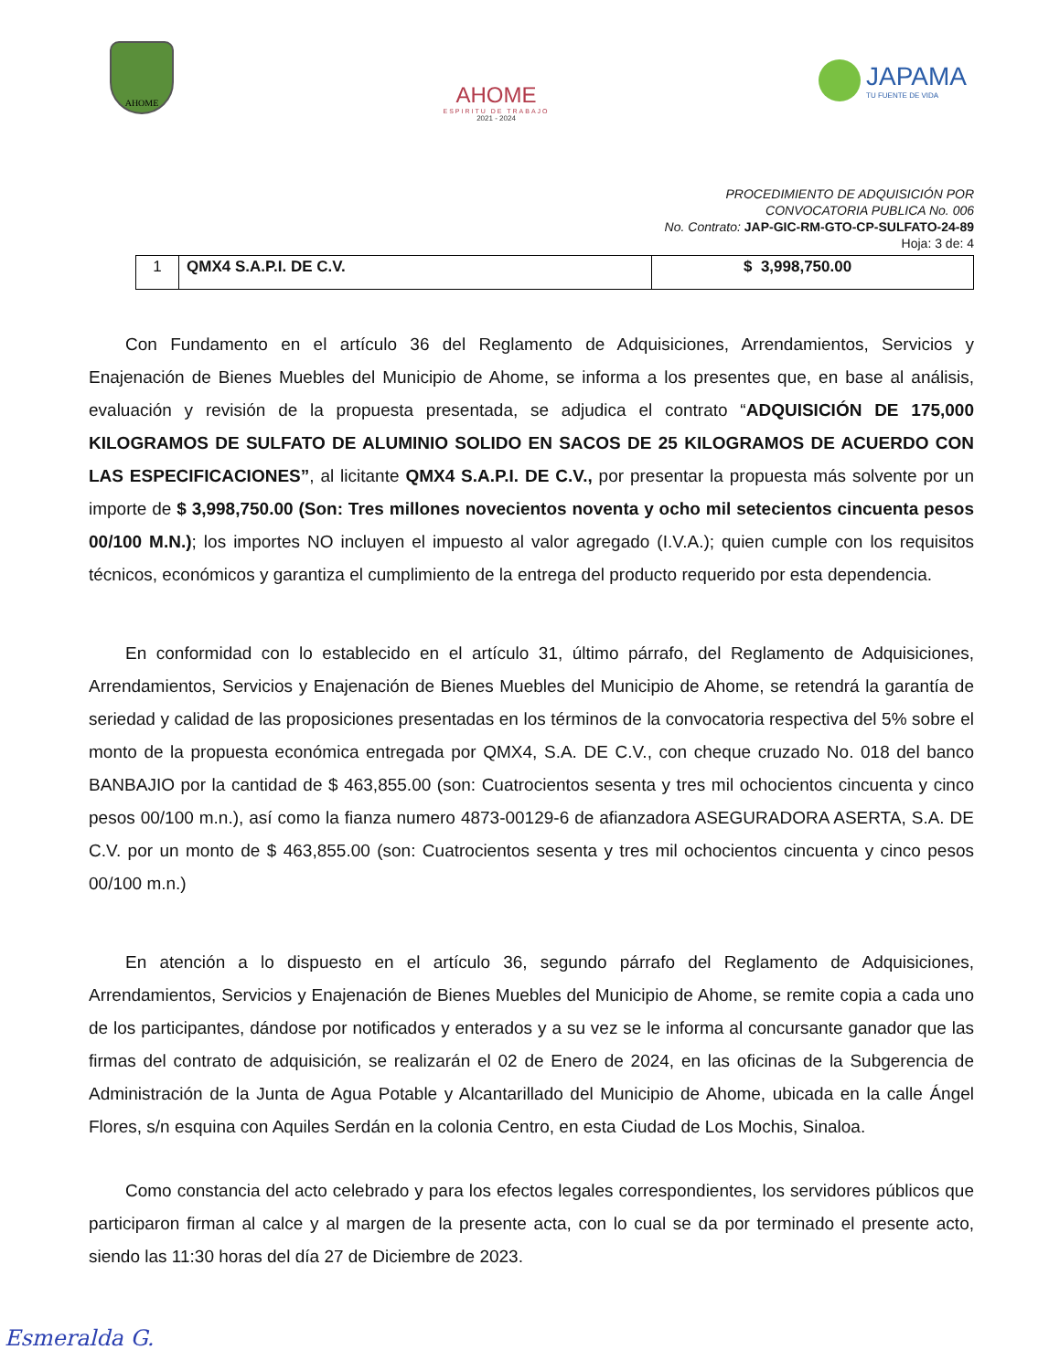AHOME
AHOME
ESPIRITU DE TRABAJO
2021 - 2024
JAPAMA
TU FUENTE DE VIDA
PROCEDIMIENTO DE ADQUISICIÓN POR
CONVOCATORIA PUBLICA No. 006
No. Contrato: JAP-GIC-RM-GTO-CP-SULFATO-24-89
Hoja: 3 de: 4
| 1 | QMX4 S.A.P.I. DE C.V. | $ 3,998,750.00 |
Con Fundamento en el artículo 36 del Reglamento de Adquisiciones, Arrendamientos, Servicios y Enajenación de Bienes Muebles del Municipio de Ahome, se informa a los presentes que, en base al análisis, evaluación y revisión de la propuesta presentada, se adjudica el contrato “ADQUISICIÓN DE 175,000 KILOGRAMOS DE SULFATO DE ALUMINIO SOLIDO EN SACOS DE 25 KILOGRAMOS DE ACUERDO CON LAS ESPECIFICACIONES”, al licitante QMX4 S.A.P.I. DE C.V., por presentar la propuesta más solvente por un importe de $ 3,998,750.00 (Son: Tres millones novecientos noventa y ocho mil setecientos cincuenta pesos 00/100 M.N.); los importes NO incluyen el impuesto al valor agregado (I.V.A.); quien cumple con los requisitos técnicos, económicos y garantiza el cumplimiento de la entrega del producto requerido por esta dependencia.
En conformidad con lo establecido en el artículo 31, último párrafo, del Reglamento de Adquisiciones, Arrendamientos, Servicios y Enajenación de Bienes Muebles del Municipio de Ahome, se retendrá la garantía de seriedad y calidad de las proposiciones presentadas en los términos de la convocatoria respectiva del 5% sobre el monto de la propuesta económica entregada por QMX4, S.A. DE C.V., con cheque cruzado No. 018 del banco BANBAJIO por la cantidad de $ 463,855.00 (son: Cuatrocientos sesenta y tres mil ochocientos cincuenta y cinco pesos 00/100 m.n.), así como la fianza numero 4873-00129-6 de afianzadora ASEGURADORA ASERTA, S.A. DE C.V. por un monto de $ 463,855.00 (son: Cuatrocientos sesenta y tres mil ochocientos cincuenta y cinco pesos 00/100 m.n.)
En atención a lo dispuesto en el artículo 36, segundo párrafo del Reglamento de Adquisiciones, Arrendamientos, Servicios y Enajenación de Bienes Muebles del Municipio de Ahome, se remite copia a cada uno de los participantes, dándose por notificados y enterados y a su vez se le informa al concursante ganador que las firmas del contrato de adquisición, se realizarán el 02 de Enero de 2024, en las oficinas de la Subgerencia de Administración de la Junta de Agua Potable y Alcantarillado del Municipio de Ahome, ubicada en la calle Ángel Flores, s/n esquina con Aquiles Serdán en la colonia Centro, en esta Ciudad de Los Mochis, Sinaloa.
Como constancia del acto celebrado y para los efectos legales correspondientes, los servidores públicos que participaron firman al calce y al margen de la presente acta, con lo cual se da por terminado el presente acto, siendo las 11:30 horas del día 27 de Diciembre de 2023.
Esmeralda G.